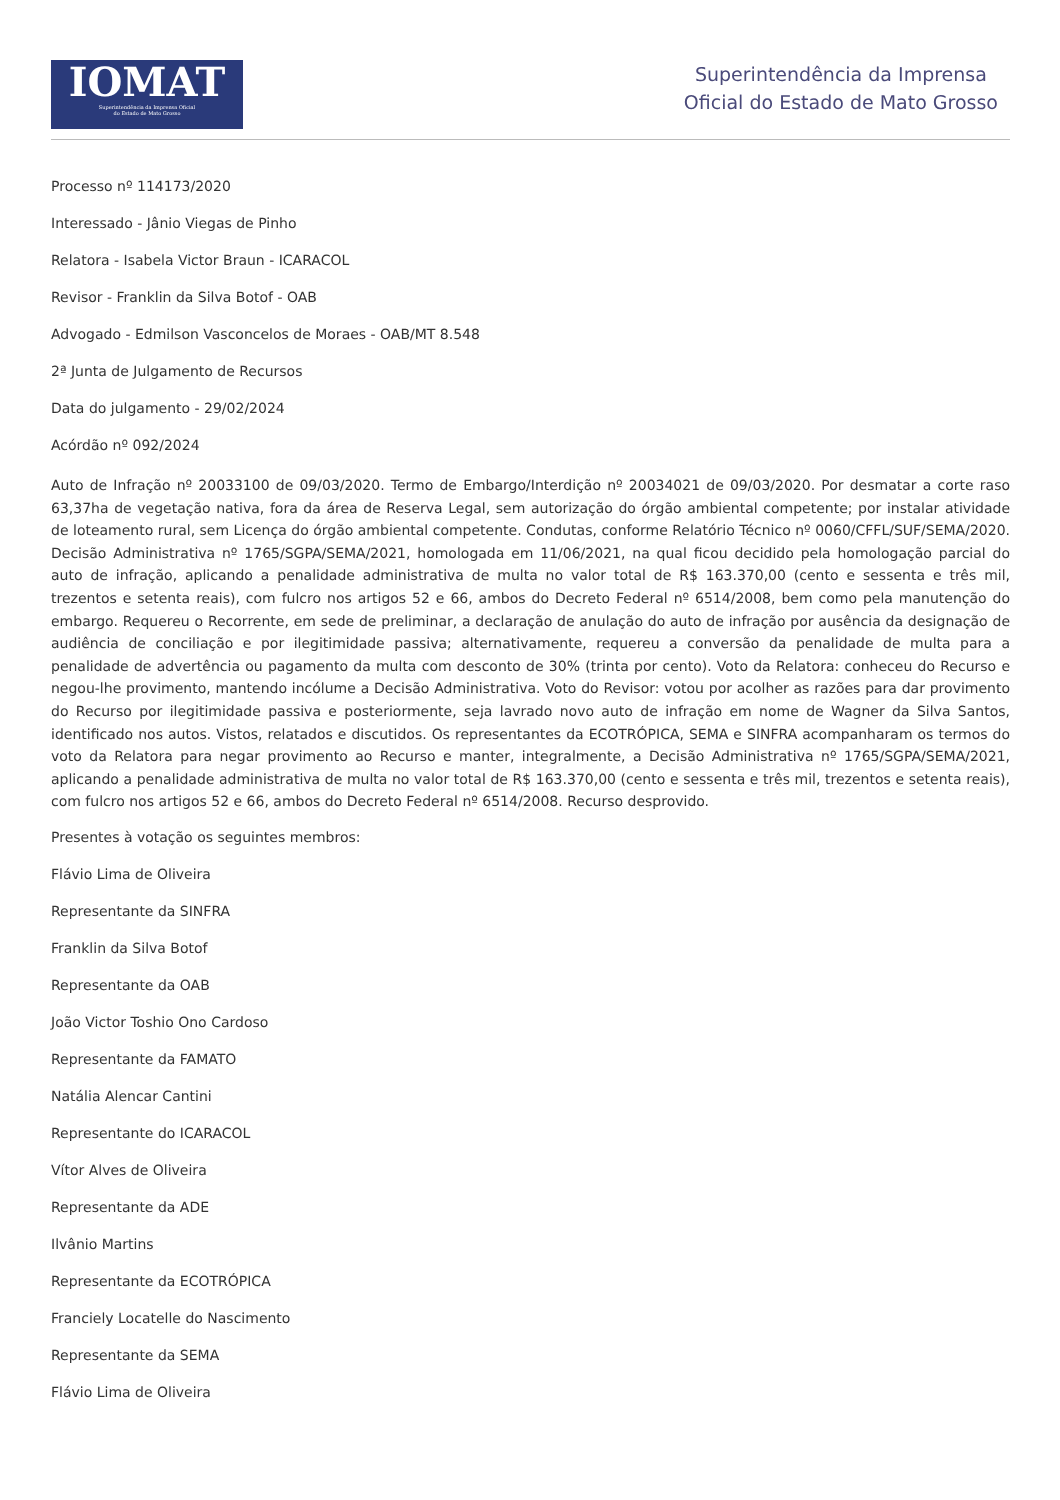IOMAT
Superintendência da Imprensa Oficial
do Estado de Mato Grosso
Superintendência da Imprensa
Oficial do Estado de Mato Grosso
Processo nº 114173/2020
Interessado - Jânio Viegas de Pinho
Relatora - Isabela Victor Braun - ICARACOL
Revisor - Franklin da Silva Botof - OAB
Advogado - Edmilson Vasconcelos de Moraes - OAB/MT 8.548
2ª Junta de Julgamento de Recursos
Data do julgamento - 29/02/2024
Acórdão nº 092/2024
Auto de Infração nº 20033100 de 09/03/2020. Termo de Embargo/Interdição nº 20034021 de 09/03/2020. Por desmatar a corte raso 63,37ha de vegetação nativa, fora da área de Reserva Legal, sem autorização do órgão ambiental competente; por instalar atividade de loteamento rural, sem Licença do órgão ambiental competente. Condutas, conforme Relatório Técnico nº 0060/CFFL/SUF/SEMA/2020. Decisão Administrativa nº 1765/SGPA/SEMA/2021, homologada em 11/06/2021, na qual ficou decidido pela homologação parcial do auto de infração, aplicando a penalidade administrativa de multa no valor total de R$ 163.370,00 (cento e sessenta e três mil, trezentos e setenta reais), com fulcro nos artigos 52 e 66, ambos do Decreto Federal nº 6514/2008, bem como pela manutenção do embargo. Requereu o Recorrente, em sede de preliminar, a declaração de anulação do auto de infração por ausência da designação de audiência de conciliação e por ilegitimidade passiva; alternativamente, requereu a conversão da penalidade de multa para a penalidade de advertência ou pagamento da multa com desconto de 30% (trinta por cento). Voto da Relatora: conheceu do Recurso e negou-lhe provimento, mantendo incólume a Decisão Administrativa. Voto do Revisor: votou por acolher as razões para dar provimento do Recurso por ilegitimidade passiva e posteriormente, seja lavrado novo auto de infração em nome de Wagner da Silva Santos, identificado nos autos. Vistos, relatados e discutidos. Os representantes da ECOTRÓPICA, SEMA e SINFRA acompanharam os termos do voto da Relatora para negar provimento ao Recurso e manter, integralmente, a Decisão Administrativa nº 1765/SGPA/SEMA/2021, aplicando a penalidade administrativa de multa no valor total de R$ 163.370,00 (cento e sessenta e três mil, trezentos e setenta reais), com fulcro nos artigos 52 e 66, ambos do Decreto Federal nº 6514/2008. Recurso desprovido.
Presentes à votação os seguintes membros:
Flávio Lima de Oliveira
Representante da SINFRA
Franklin da Silva Botof
Representante da OAB
João Victor Toshio Ono Cardoso
Representante da FAMATO
Natália Alencar Cantini
Representante do ICARACOL
Vítor Alves de Oliveira
Representante da ADE
Ilvânio Martins
Representante da ECOTRÓPICA
Franciely Locatelle do Nascimento
Representante da SEMA
Flávio Lima de Oliveira